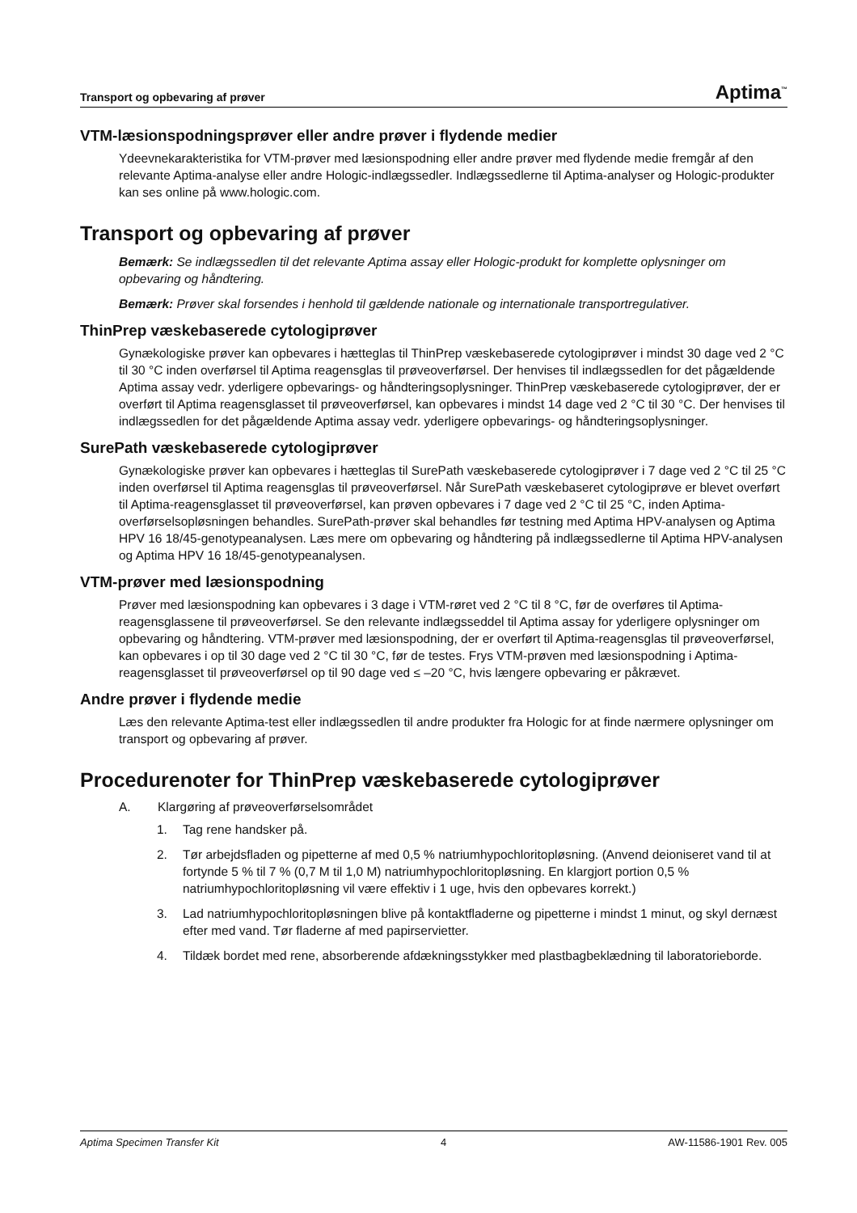Transport og opbevaring af prøver Aptima<sup>™</sup>
VTM-læsionspodningsprøver eller andre prøver i flydende medier
Ydeevnekarakteristika for VTM-prøver med læsionspodning eller andre prøver med flydende medie fremgår af den relevante Aptima-analyse eller andre Hologic-indlægssedler. Indlægssedlerne til Aptima-analyser og Hologic-produkter kan ses online på www.hologic.com.
Transport og opbevaring af prøver
Bemærk: Se indlægssedlen til det relevante Aptima assay eller Hologic-produkt for komplette oplysninger om opbevaring og håndtering.
Bemærk: Prøver skal forsendes i henhold til gældende nationale og internationale transportregulativer.
ThinPrep væskebaserede cytologiprøver
Gynækologiske prøver kan opbevares i hætteglas til ThinPrep væskebaserede cytologiprøver i mindst 30 dage ved 2 °C til 30 °C inden overførsel til Aptima reagensglas til prøveoverførsel. Der henvises til indlægssedlen for det pågældende Aptima assay vedr. yderligere opbevarings- og håndteringsoplysninger. ThinPrep væskebaserede cytologiprøver, der er overført til Aptima reagensglasset til prøveoverførsel, kan opbevares i mindst 14 dage ved 2 °C til 30 °C. Der henvises til indlægssedlen for det pågældende Aptima assay vedr. yderligere opbevarings- og håndteringsoplysninger.
SurePath væskebaserede cytologiprøver
Gynækologiske prøver kan opbevares i hætteglas til SurePath væskebaserede cytologiprøver i 7 dage ved 2 °C til 25 °C inden overførsel til Aptima reagensglas til prøveoverførsel. Når SurePath væskebaseret cytologiprøve er blevet overført til Aptima-reagensglasset til prøveoverførsel, kan prøven opbevares i 7 dage ved 2 °C til 25 °C, inden Aptima-overførselsopløsningen behandles. SurePath-prøver skal behandles før testning med Aptima HPV-analysen og Aptima HPV 16 18/45-genotypeanalysen. Læs mere om opbevaring og håndtering på indlægssedlerne til Aptima HPV-analysen og Aptima HPV 16 18/45-genotypeanalysen.
VTM-prøver med læsionspodning
Prøver med læsionspodning kan opbevares i 3 dage i VTM-røret ved 2 °C til 8 °C, før de overføres til Aptima-reagensglassene til prøveoverførsel. Se den relevante indlægsseddel til Aptima assay for yderligere oplysninger om opbevaring og håndtering. VTM-prøver med læsionspodning, der er overført til Aptima-reagensglas til prøveoverførsel, kan opbevares i op til 30 dage ved 2 °C til 30 °C, før de testes. Frys VTM-prøven med læsionspodning i Aptima-reagensglasset til prøveoverførsel op til 90 dage ved ≤ –20 °C, hvis længere opbevaring er påkrævet.
Andre prøver i flydende medie
Læs den relevante Aptima-test eller indlægssedlen til andre produkter fra Hologic for at finde nærmere oplysninger om transport og opbevaring af prøver.
Procedurenoter for ThinPrep væskebaserede cytologiprøver
A. Klargøring af prøveoverførselsområdet
1. Tag rene handsker på.
2. Tør arbejdsfladen og pipetterne af med 0,5 % natriumhypochloritopløsning. (Anvend deioniseret vand til at fortynde 5 % til 7 % (0,7 M til 1,0 M) natriumhypochloritopløsning. En klargjort portion 0,5 % natriumhypochloritopløsning vil være effektiv i 1 uge, hvis den opbevares korrekt.)
3. Lad natriumhypochloritopløsningen blive på kontaktfladerne og pipetterne i mindst 1 minut, og skyl dernæst efter med vand. Tør fladerne af med papirservietter.
4. Tildæk bordet med rene, absorberende afdækningsstykker med plastbagbeklædning til laboratorieborde.
Aptima Specimen Transfer Kit 4 AW-11586-1901 Rev. 005